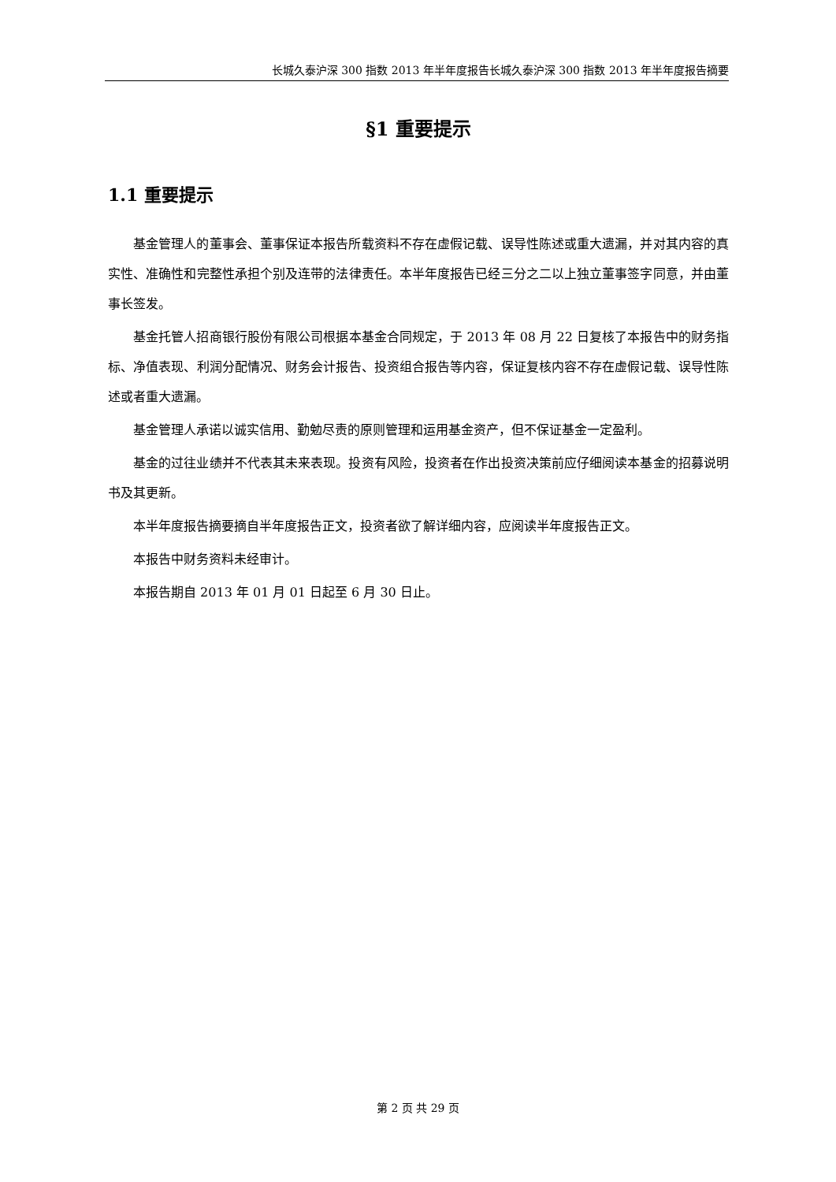长城久泰沪深 300 指数 2013 年半年度报告长城久泰沪深 300 指数 2013 年半年度报告摘要
§1 重要提示
1.1 重要提示
基金管理人的董事会、董事保证本报告所载资料不存在虚假记载、误导性陈述或重大遗漏，并对其内容的真实性、准确性和完整性承担个别及连带的法律责任。本半年度报告已经三分之二以上独立董事签字同意，并由董事长签发。
基金托管人招商银行股份有限公司根据本基金合同规定，于 2013 年 08 月 22 日复核了本报告中的财务指标、净值表现、利润分配情况、财务会计报告、投资组合报告等内容，保证复核内容不存在虚假记载、误导性陈述或者重大遗漏。
基金管理人承诺以诚实信用、勤勉尽责的原则管理和运用基金资产，但不保证基金一定盈利。
基金的过往业绩并不代表其未来表现。投资有风险，投资者在作出投资决策前应仔细阅读本基金的招募说明书及其更新。
本半年度报告摘要摘自半年度报告正文，投资者欲了解详细内容，应阅读半年度报告正文。
本报告中财务资料未经审计。
本报告期自 2013 年 01 月 01 日起至 6 月 30 日止。
第 2 页 共 29 页